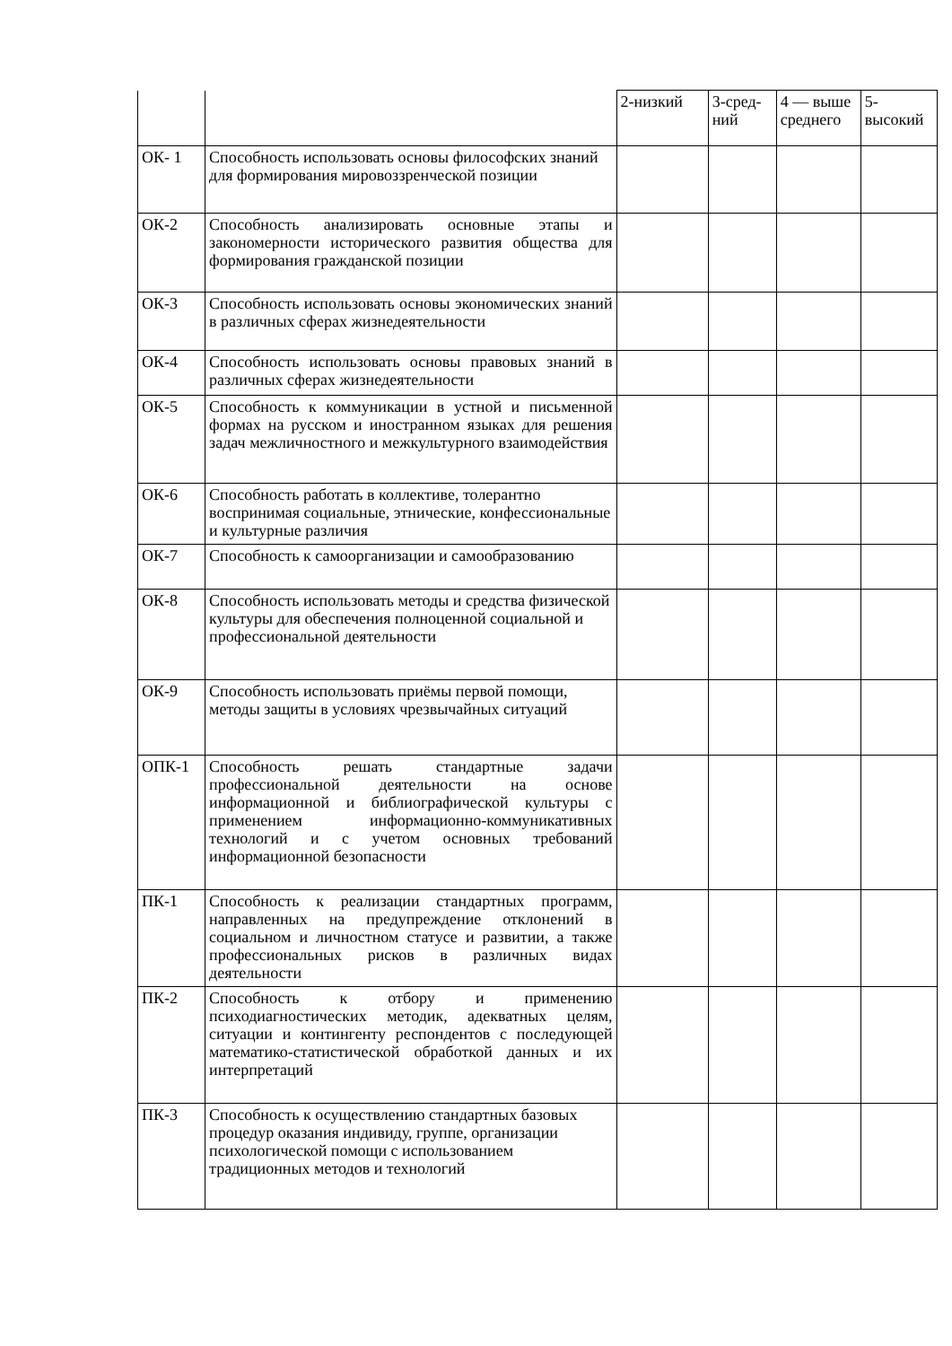| | | 2-низкий | 3-сред-ний | 4 — выше среднего | 5-высокий |
| ОК- 1 | Способность использовать основы философских знаний для формирования мировоззренческой позиции | | | | |
| ОК-2 | Способность анализировать основные этапы и закономерности исторического развития общества для формирования гражданской позиции | | | | |
| ОК-3 | Способность использовать основы экономических знаний в различных сферах жизнедеятельности | | | | |
| ОК-4 | Способность использовать основы правовых знаний в различных сферах жизнедеятельности | | | | |
| ОК-5 | Способность к коммуникации в устной и письменной формах на русском и иностранном языках для решения задач межличностного и межкультурного взаимодействия | | | | |
| ОК-6 | Способность работать в коллективе, толерантно воспринимая социальные, этнические, конфессиональные и культурные различия | | | | |
| ОК-7 | Способность к самоорганизации и самообразованию | | | | |
| ОК-8 | Способность использовать методы и средства физической культуры для обеспечения полноценной социальной и профессиональной деятельности | | | | |
| ОК-9 | Способность использовать приёмы первой помощи, методы защиты в условиях чрезвычайных ситуаций | | | | |
| ОПК-1 | Способность решать стандартные задачи профессиональной деятельности на основе информационной и библиографической культуры с применением информационно-коммуникативных технологий и с учетом основных требований информационной безопасности | | | | |
| ПК-1 | Способность к реализации стандартных программ, направленных на предупреждение отклонений в социальном и личностном статусе и развитии, а также профессиональных рисков в различных видах деятельности | | | | |
| ПК-2 | Способность к отбору и применению психодиагностических методик, адекватных целям, ситуации и контингенту респондентов с последующей математико-статистической обработкой данных и их интерпретаций | | | | |
| ПК-3 | Способность к осуществлению стандартных базовых процедур оказания индивиду, группе, организации психологической помощи с использованием традиционных методов и технологий | | | | |